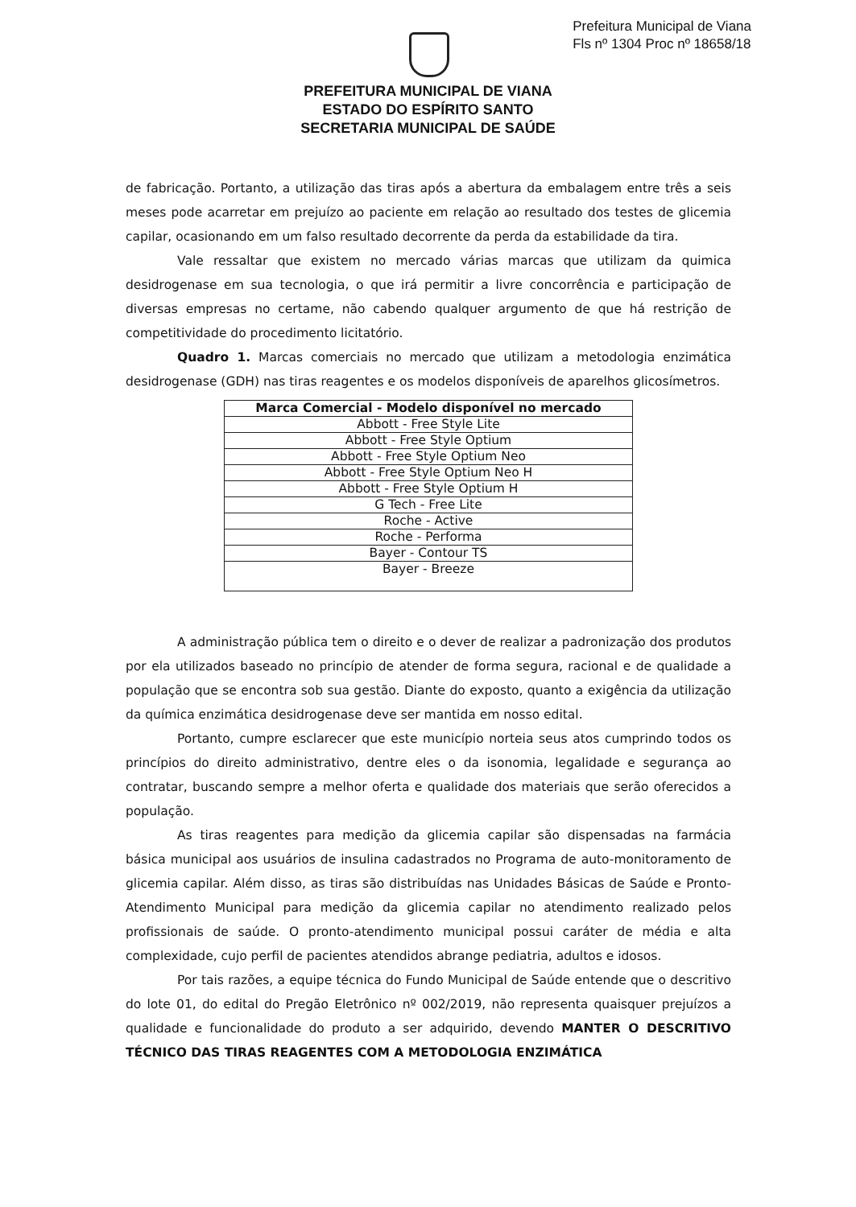Prefeitura Municipal de Viana
Fls nº 1304 Proc nº 18658/18
PREFEITURA MUNICIPAL DE VIANA
ESTADO DO ESPÍRITO SANTO
SECRETARIA MUNICIPAL DE SAÚDE
de fabricação. Portanto, a utilização das tiras após a abertura da embalagem entre três a seis meses pode acarretar em prejuízo ao paciente em relação ao resultado dos testes de glicemia capilar, ocasionando em um falso resultado decorrente da perda da estabilidade da tira.
Vale ressaltar que existem no mercado várias marcas que utilizam da quimica desidrogenase em sua tecnologia, o que irá permitir a livre concorrência e participação de diversas empresas no certame, não cabendo qualquer argumento de que há restrição de competitividade do procedimento licitatório.
Quadro 1. Marcas comerciais no mercado que utilizam a metodologia enzimática desidrogenase (GDH) nas tiras reagentes e os modelos disponíveis de aparelhos glicosímetros.
| Marca Comercial - Modelo disponível no mercado |
| --- |
| Abbott - Free Style Lite |
| Abbott - Free Style Optium |
| Abbott - Free Style Optium Neo |
| Abbott - Free Style Optium Neo H |
| Abbott - Free Style Optium H |
| G Tech - Free Lite |
| Roche - Active |
| Roche - Performa |
| Bayer - Contour TS |
| Bayer - Breeze |
A administração pública tem o direito e o dever de realizar a padronização dos produtos por ela utilizados baseado no princípio de atender de forma segura, racional e de qualidade a população que se encontra sob sua gestão. Diante do exposto, quanto a exigência da utilização da química enzimática desidrogenase deve ser mantida em nosso edital.
Portanto, cumpre esclarecer que este município norteia seus atos cumprindo todos os princípios do direito administrativo, dentre eles o da isonomia, legalidade e segurança ao contratar, buscando sempre a melhor oferta e qualidade dos materiais que serão oferecidos a população.
As tiras reagentes para medição da glicemia capilar são dispensadas na farmácia básica municipal aos usuários de insulina cadastrados no Programa de auto-monitoramento de glicemia capilar. Além disso, as tiras são distribuídas nas Unidades Básicas de Saúde e Pronto-Atendimento Municipal para medição da glicemia capilar no atendimento realizado pelos profissionais de saúde. O pronto-atendimento municipal possui caráter de média e alta complexidade, cujo perfil de pacientes atendidos abrange pediatria, adultos e idosos.
Por tais razões, a equipe técnica do Fundo Municipal de Saúde entende que o descritivo do lote 01, do edital do Pregão Eletrônico nº 002/2019, não representa quaisquer prejuízos a qualidade e funcionalidade do produto a ser adquirido, devendo MANTER O DESCRITIVO TÉCNICO DAS TIRAS REAGENTES COM A METODOLOGIA ENZIMÁTICA